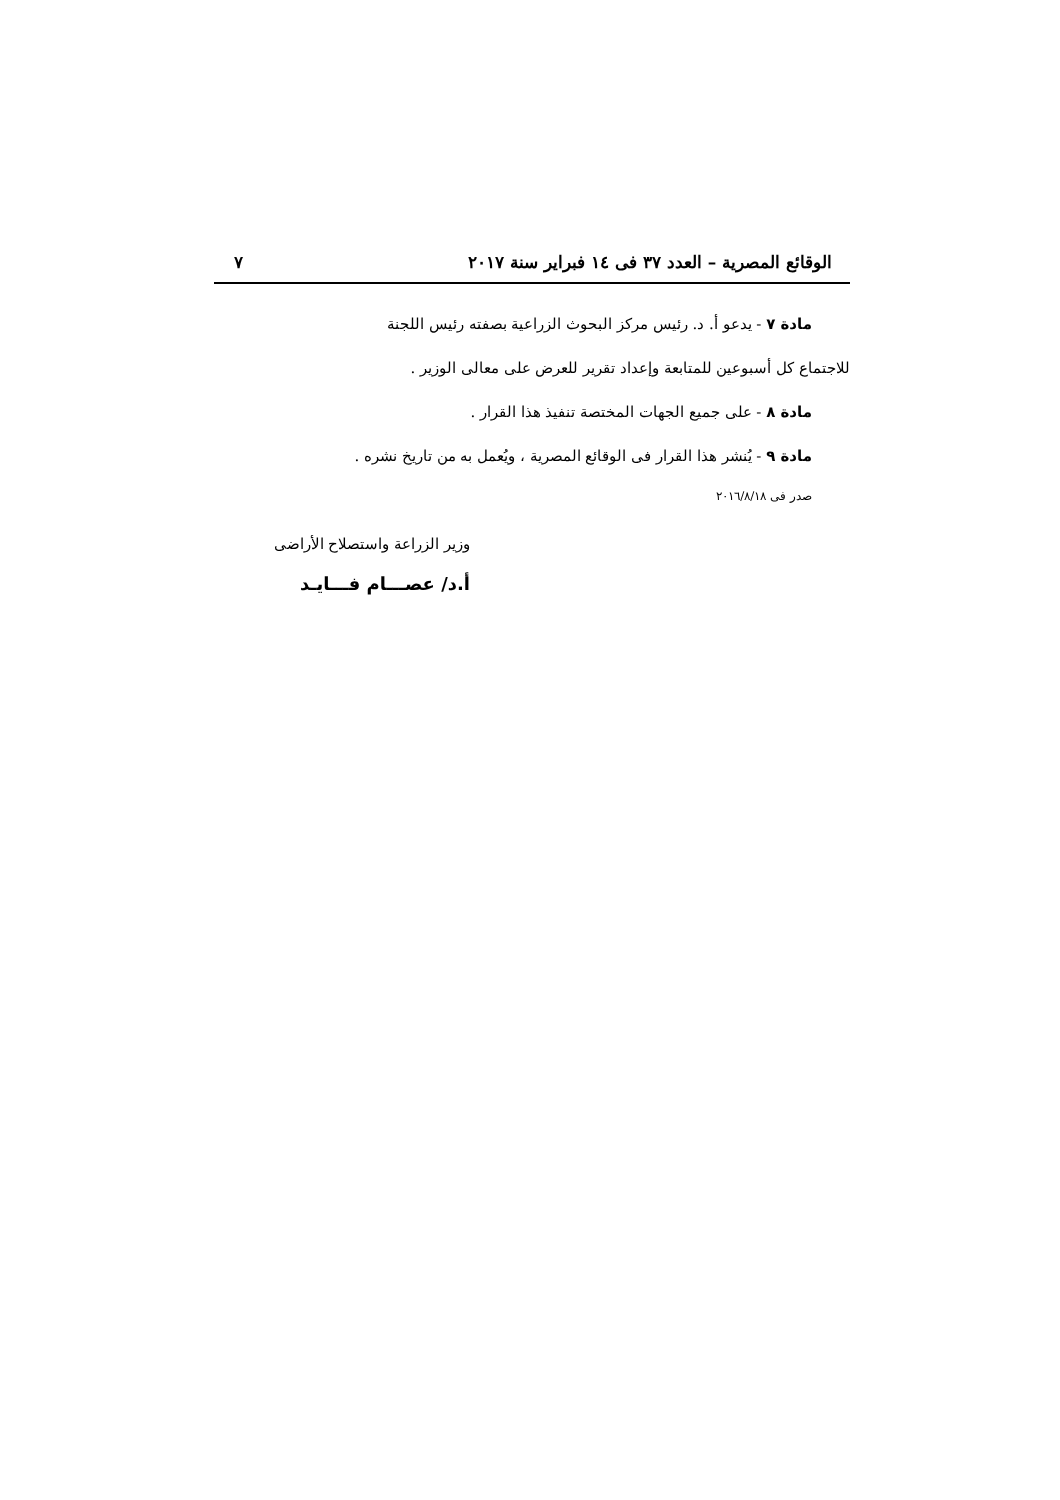الوقائع المصرية – العدد ٣٧ فى ١٤ فبراير سنة ٢٠١٧ ٧
مادة ٧ - يدعو أ. د. رئيس مركز البحوث الزراعية بصفته رئيس اللجنة
للاجتماع كل أسبوعين للمتابعة وإعداد تقرير للعرض على معالى الوزير .
مادة ٨ - على جميع الجهات المختصة تنفيذ هذا القرار .
مادة ٩ - يُنشر هذا القرار فى الوقائع المصرية ، ويُعمل به من تاريخ نشره .
صدر فى ٢٠١٦/٨/١٨
وزير الزراعة واستصلاح الأراضى
أ.د/ عصـــام فـــايـد